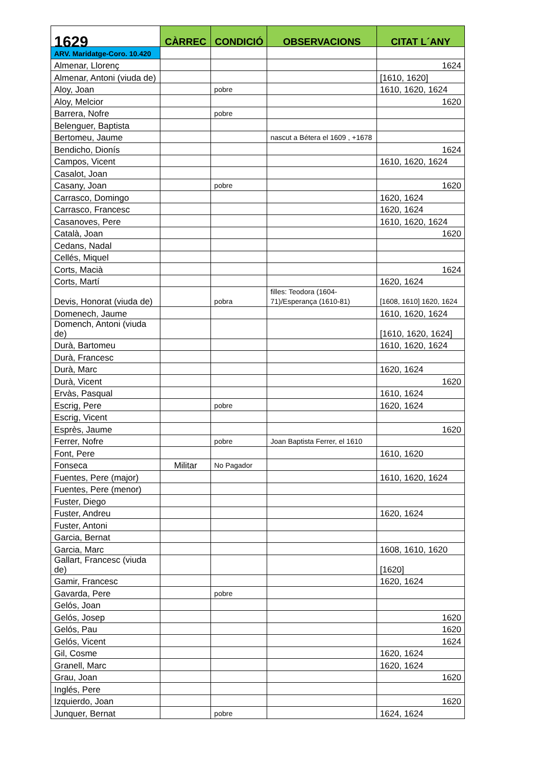| 1629 | CÀRREC | CONDICIÓ | OBSERVACIONS | CITAT L´ANY |
| --- | --- | --- | --- | --- |
| ARV. Maridatge-Coro. 10.420 | | | | |
| Almenar, Llorenç | | | | 1624 |
| Almenar, Antoni (viuda de) | | | | [1610, 1620] |
| Aloy, Joan | | pobre | | 1610, 1620, 1624 |
| Aloy, Melcior | | | | 1620 |
| Barrera, Nofre | | pobre | | |
| Belenguer, Baptista | | | | |
| Bertomeu, Jaume | | | nascut a Bétera el 1609 , +1678 | |
| Bendicho, Dionís | | | | 1624 |
| Campos, Vicent | | | | 1610, 1620, 1624 |
| Casalot, Joan | | | | |
| Casany, Joan | | pobre | | 1620 |
| Carrasco, Domingo | | | | 1620, 1624 |
| Carrasco, Francesc | | | | 1620, 1624 |
| Casanoves, Pere | | | | 1610, 1620, 1624 |
| Català, Joan | | | | 1620 |
| Cedans, Nadal | | | | |
| Cellés, Miquel | | | | |
| Corts, Macià | | | | 1624 |
| Corts, Martí | | | | 1620, 1624 |
| Devis, Honorat (viuda de) | | pobra | filles: Teodora (1604-71)/Esperança (1610-81) | [1608, 1610] 1620, 1624 |
| Domenech, Jaume | | | | 1610, 1620, 1624 |
| Domench, Antoni (viuda de) | | | | [1610, 1620, 1624] |
| Durà, Bartomeu | | | | 1610, 1620, 1624 |
| Durà, Francesc | | | | |
| Durà, Marc | | | | 1620, 1624 |
| Durà, Vicent | | | | 1620 |
| Ervàs, Pasqual | | | | 1610, 1624 |
| Escrig, Pere | | pobre | | 1620, 1624 |
| Escrig, Vicent | | | | |
| Esprès, Jaume | | | | 1620 |
| Ferrer, Nofre | | pobre | Joan Baptista Ferrer, el 1610 | |
| Font, Pere | | | | 1610, 1620 |
| Fonseca | Militar | No Pagador | | |
| Fuentes, Pere (major) | | | | 1610, 1620, 1624 |
| Fuentes, Pere (menor) | | | | |
| Fuster, Diego | | | | |
| Fuster, Andreu | | | | 1620, 1624 |
| Fuster, Antoni | | | | |
| Garcia, Bernat | | | | |
| Garcia, Marc | | | | 1608, 1610, 1620 |
| Gallart, Francesc (viuda de) | | | | [1620] |
| Gamir, Francesc | | | | 1620, 1624 |
| Gavarda, Pere | | pobre | | |
| Gelós, Joan | | | | |
| Gelós, Josep | | | | 1620 |
| Gelós, Pau | | | | 1620 |
| Gelós, Vicent | | | | 1624 |
| Gil, Cosme | | | | 1620, 1624 |
| Granell, Marc | | | | 1620, 1624 |
| Grau, Joan | | | | 1620 |
| Inglés, Pere | | | | |
| Izquierdo, Joan | | | | 1620 |
| Junquer, Bernat | | pobre | | 1624, 1624 |